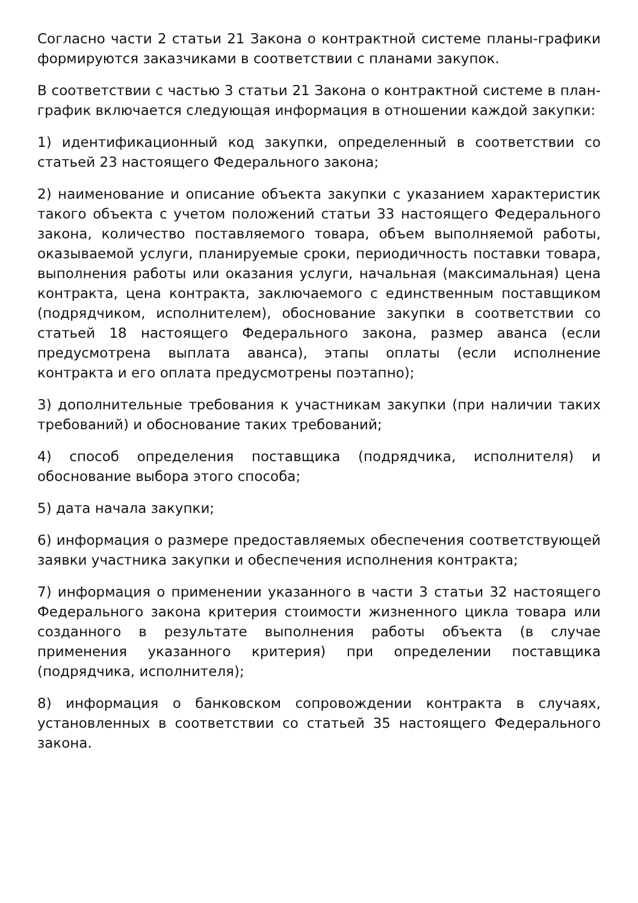Согласно части 2 статьи 21 Закона о контрактной системе планы-графики формируются заказчиками в соответствии с планами закупок.
В соответствии с частью 3 статьи 21 Закона о контрактной системе в план-график включается следующая информация в отношении каждой закупки:
1) идентификационный код закупки, определенный в соответствии со статьей 23 настоящего Федерального закона;
2) наименование и описание объекта закупки с указанием характеристик такого объекта с учетом положений статьи 33 настоящего Федерального закона, количество поставляемого товара, объем выполняемой работы, оказываемой услуги, планируемые сроки, периодичность поставки товара, выполнения работы или оказания услуги, начальная (максимальная) цена контракта, цена контракта, заключаемого с единственным поставщиком (подрядчиком, исполнителем), обоснование закупки в соответствии со статьей 18 настоящего Федерального закона, размер аванса (если предусмотрена выплата аванса), этапы оплаты (если исполнение контракта и его оплата предусмотрены поэтапно);
3) дополнительные требования к участникам закупки (при наличии таких требований) и обоснование таких требований;
4) способ определения поставщика (подрядчика, исполнителя) и обоснование выбора этого способа;
5) дата начала закупки;
6) информация о размере предоставляемых обеспечения соответствующей заявки участника закупки и обеспечения исполнения контракта;
7) информация о применении указанного в части 3 статьи 32 настоящего Федерального закона критерия стоимости жизненного цикла товара или созданного в результате выполнения работы объекта (в случае применения указанного критерия) при определении поставщика (подрядчика, исполнителя);
8) информация о банковском сопровождении контракта в случаях, установленных в соответствии со статьей 35 настоящего Федерального закона.